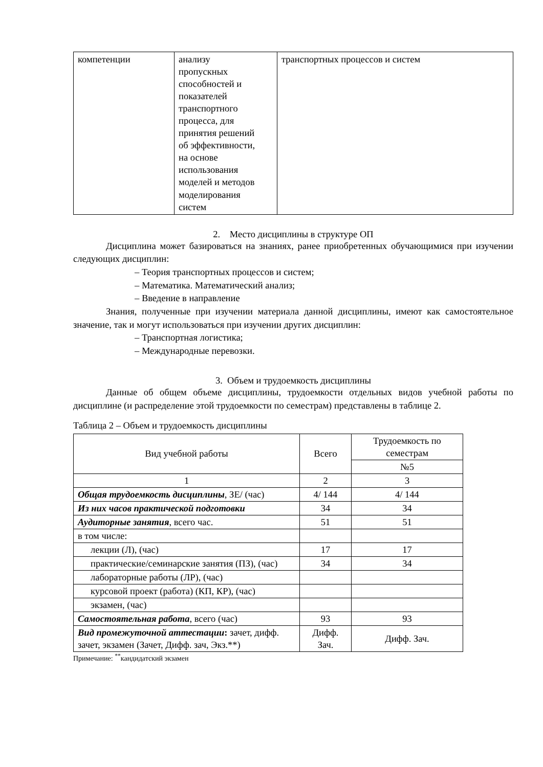| компетенции | анализу пропускных способностей и показателей транспортного процесса, для принятия решений об эффективности, на основе использования моделей и методов моделирования систем | транспортных процессов и систем |
2. Место дисциплины в структуре ОП
Дисциплина может базироваться на знаниях, ранее приобретенных обучающимися при изучении следующих дисциплин:
– Теория транспортных процессов и систем;
– Математика. Математический анализ;
– Введение в направление
Знания, полученные при изучении материала данной дисциплины, имеют как самостоятельное значение, так и могут использоваться при изучении других дисциплин:
– Транспортная логистика;
– Международные перевозки.
3. Объем и трудоемкость дисциплины
Данные об общем объеме дисциплины, трудоемкости отдельных видов учебной работы по дисциплине (и распределение этой трудоемкости по семестрам) представлены в таблице 2.
Таблица 2 – Объем и трудоемкость дисциплины
| Вид учебной работы | Всего | Трудоемкость по семестрам |
| | | №5 |
| 1 | 2 | 3 |
| Общая трудоемкость дисциплины , ЗЕ/ (час) | 4/ 144 | 4/ 144 |
| Из них часов практической подготовки | 34 | 34 |
| Аудиторные занятия , всего час. | 51 | 51 |
| в том числе: | | |
| лекции (Л), (час) | 17 | 17 |
| практические/семинарские занятия (ПЗ), (час) | 34 | 34 |
| лабораторные работы (ЛР), (час) | | |
| курсовой проект (работа) (КП, КР), (час) | | |
| экзамен, (час) | | |
| Самостоятельная работа , всего (час) | 93 | 93 |
| Вид промежуточной аттестации : зачет, дифф. зачет, экзамен (Зачет, Дифф. зач, Экз.**) | Дифф. Зач. | Дифф. Зач. |
Примечание: <sup>**</sup>кандидатский экзамен